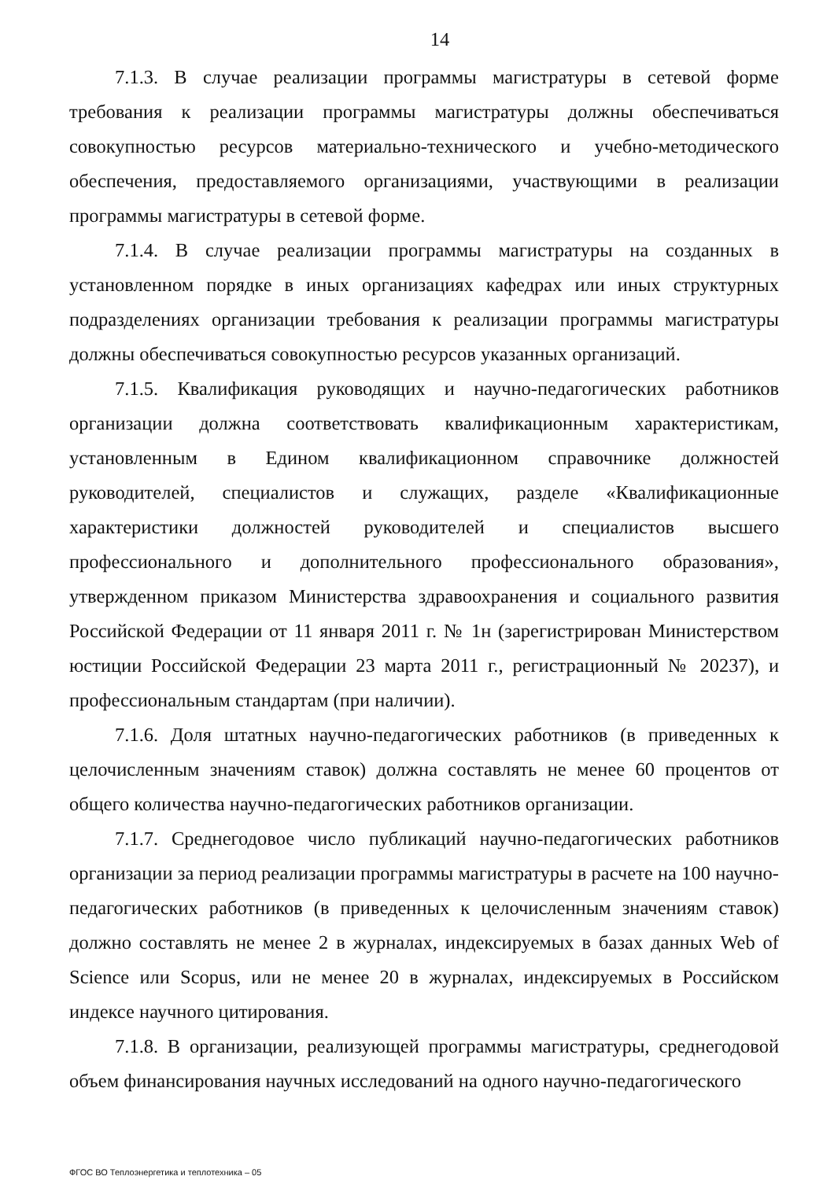14
7.1.3. В случае реализации программы магистратуры в сетевой форме требования к реализации программы магистратуры должны обеспечиваться совокупностью ресурсов материально-технического и учебно-методического обеспечения, предоставляемого организациями, участвующими в реализации программы магистратуры в сетевой форме.
7.1.4. В случае реализации программы магистратуры на созданных в установленном порядке в иных организациях кафедрах или иных структурных подразделениях организации требования к реализации программы магистратуры должны обеспечиваться совокупностью ресурсов указанных организаций.
7.1.5. Квалификация руководящих и научно-педагогических работников организации должна соответствовать квалификационным характеристикам, установленным в Едином квалификационном справочнике должностей руководителей, специалистов и служащих, разделе «Квалификационные характеристики должностей руководителей и специалистов высшего профессионального и дополнительного профессионального образования», утвержденном приказом Министерства здравоохранения и социального развития Российской Федерации от 11 января 2011 г. № 1н (зарегистрирован Министерством юстиции Российской Федерации 23 марта 2011 г., регистрационный № 20237), и профессиональным стандартам (при наличии).
7.1.6. Доля штатных научно-педагогических работников (в приведенных к целочисленным значениям ставок) должна составлять не менее 60 процентов от общего количества научно-педагогических работников организации.
7.1.7. Среднегодовое число публикаций научно-педагогических работников организации за период реализации программы магистратуры в расчете на 100 научно-педагогических работников (в приведенных к целочисленным значениям ставок) должно составлять не менее 2 в журналах, индексируемых в базах данных Web of Science или Scopus, или не менее 20 в журналах, индексируемых в Российском индексе научного цитирования.
7.1.8. В организации, реализующей программы магистратуры, среднегодовой объем финансирования научных исследований на одного научно-педагогического
ФГОС ВО Теплоэнергетика и теплотехника – 05